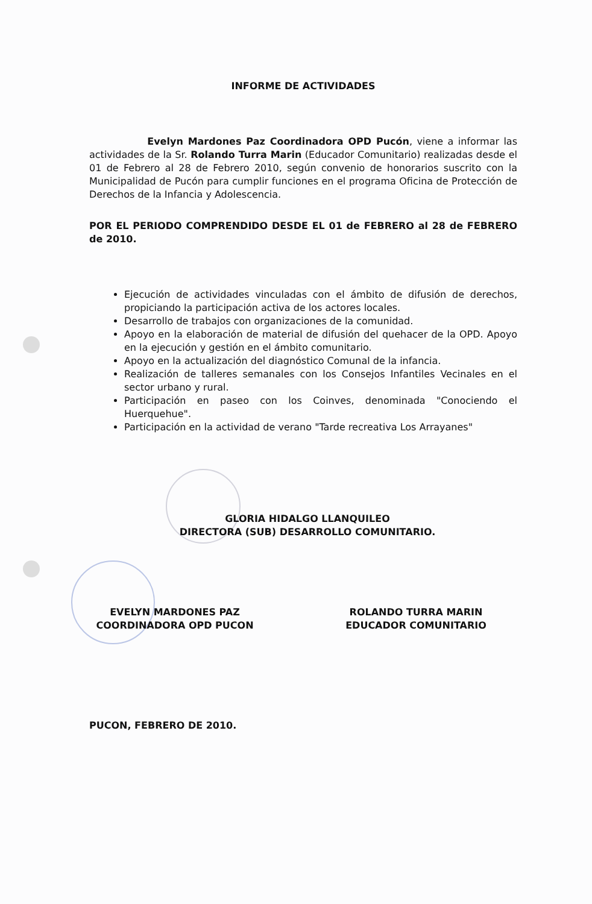INFORME DE ACTIVIDADES
Evelyn Mardones Paz Coordinadora OPD Pucón, viene a informar las actividades de la Sr. Rolando Turra Marin (Educador Comunitario) realizadas desde el 01 de Febrero al 28 de Febrero 2010, según convenio de honorarios suscrito con la Municipalidad de Pucón para cumplir funciones en el programa Oficina de Protección de Derechos de la Infancia y Adolescencia.
POR EL PERIODO COMPRENDIDO DESDE EL 01 de FEBRERO al 28 de FEBRERO de 2010.
Ejecución de actividades vinculadas con el ámbito de difusión de derechos, propiciando la participación activa de los actores locales.
Desarrollo de trabajos con organizaciones de la comunidad.
Apoyo en la elaboración de material de difusión del quehacer de la OPD. Apoyo en la ejecución y gestión en el ámbito comunitario.
Apoyo en la actualización del diagnóstico Comunal de la infancia.
Realización de talleres semanales con los Consejos Infantiles Vecinales en el sector urbano y rural.
Participación en paseo con los Coinves, denominada "Conociendo el Huerquehue".
Participación en la actividad de verano "Tarde recreativa Los Arrayanes"
GLORIA HIDALGO LLANQUILEO
DIRECTORA (SUB) DESARROLLO COMUNITARIO.
EVELYN MARDONES PAZ
COORDINADORA OPD PUCON
ROLANDO TURRA MARIN
EDUCADOR COMUNITARIO
PUCON, FEBRERO DE 2010.